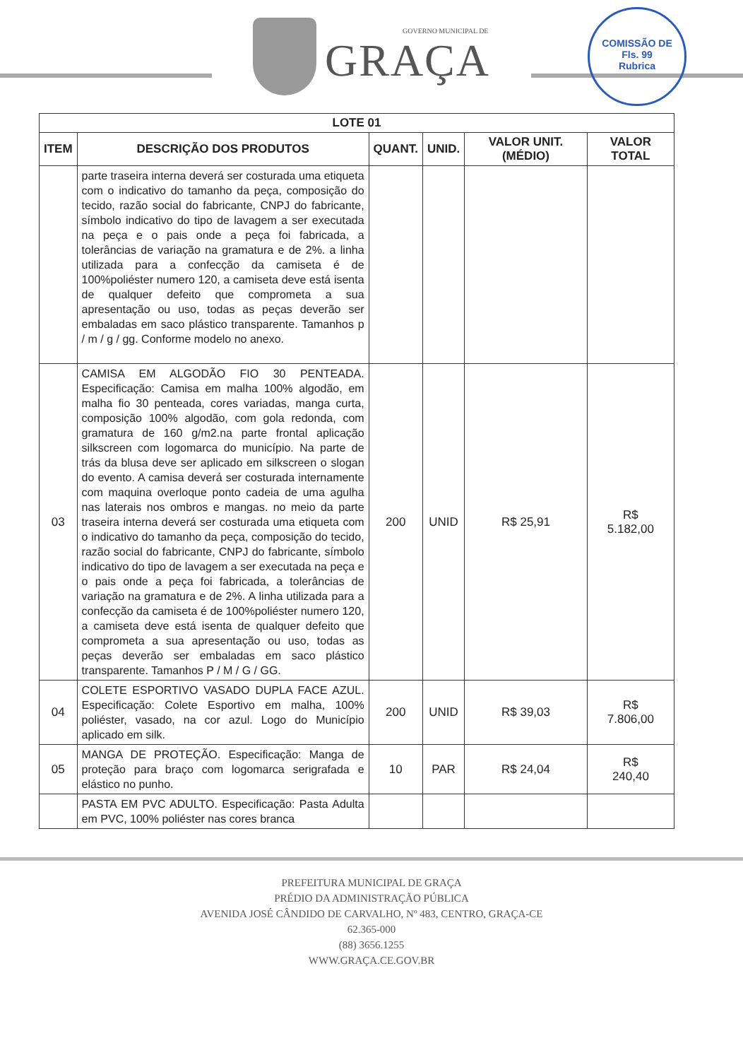GOVERNO MUNICIPAL DE
GRAÇA
COMISSÃO DE
Fls. 99
Rubrica
| LOTE 01 | | | | | |
| --- | --- | --- | --- | --- | --- |
| ITEM | DESCRIÇÃO DOS PRODUTOS | QUANT. | UNID. | VALOR UNIT. (MÉDIO) | VALOR TOTAL |
| | parte traseira interna deverá ser costurada uma etiqueta com o indicativo do tamanho da peça, composição do tecido, razão social do fabricante, CNPJ do fabricante, símbolo indicativo do tipo de lavagem a ser executada na peça e o pais onde a peça foi fabricada, a tolerâncias de variação na gramatura e de 2%. a linha utilizada para a confecção da camiseta é de 100%poliéster numero 120, a camiseta deve está isenta de qualquer defeito que comprometa a sua apresentação ou uso, todas as peças deverão ser embaladas em saco plástico transparente. Tamanhos p / m / g / gg. Conforme modelo no anexo. | | | | |
| 03 | CAMISA EM ALGODÃO FIO 30 PENTEADA. Especificação: Camisa em malha 100% algodão, em malha fio 30 penteada, cores variadas, manga curta, composição 100% algodão, com gola redonda, com gramatura de 160 g/m2.na parte frontal aplicação silkscreen com logomarca do município. Na parte de trás da blusa deve ser aplicado em silkscreen o slogan do evento. A camisa deverá ser costurada internamente com maquina overloque ponto cadeia de uma agulha nas laterais nos ombros e mangas. no meio da parte traseira interna deverá ser costurada uma etiqueta com o indicativo do tamanho da peça, composição do tecido, razão social do fabricante, CNPJ do fabricante, símbolo indicativo do tipo de lavagem a ser executada na peça e o pais onde a peça foi fabricada, a tolerâncias de variação na gramatura e de 2%. A linha utilizada para a confecção da camiseta é de 100%poliéster numero 120, a camiseta deve está isenta de qualquer defeito que comprometa a sua apresentação ou uso, todas as peças deverão ser embaladas em saco plástico transparente. Tamanhos P / M / G / GG. | 200 | UNID | R$ 25,91 | R$ 5.182,00 |
| 04 | COLETE ESPORTIVO VASADO DUPLA FACE AZUL. Especificação: Colete Esportivo em malha, 100% poliéster, vasado, na cor azul. Logo do Município aplicado em silk. | 200 | UNID | R$ 39,03 | R$ 7.806,00 |
| 05 | MANGA DE PROTEÇÃO. Especificação: Manga de proteção para braço com logomarca serigrafada e elástico no punho. | 10 | PAR | R$ 24,04 | R$ 240,40 |
| | PASTA EM PVC ADULTO. Especificação: Pasta Adulta em PVC, 100% poliéster nas cores branca | | | | |
PREFEITURA MUNICIPAL DE GRAÇA
PRÉDIO DA ADMINISTRAÇÃO PÚBLICA
AVENIDA JOSÉ CÂNDIDO DE CARVALHO, Nº 483, CENTRO, GRAÇA-CE
62.365-000
(88) 3656.1255
WWW.GRAÇA.CE.GOV.BR